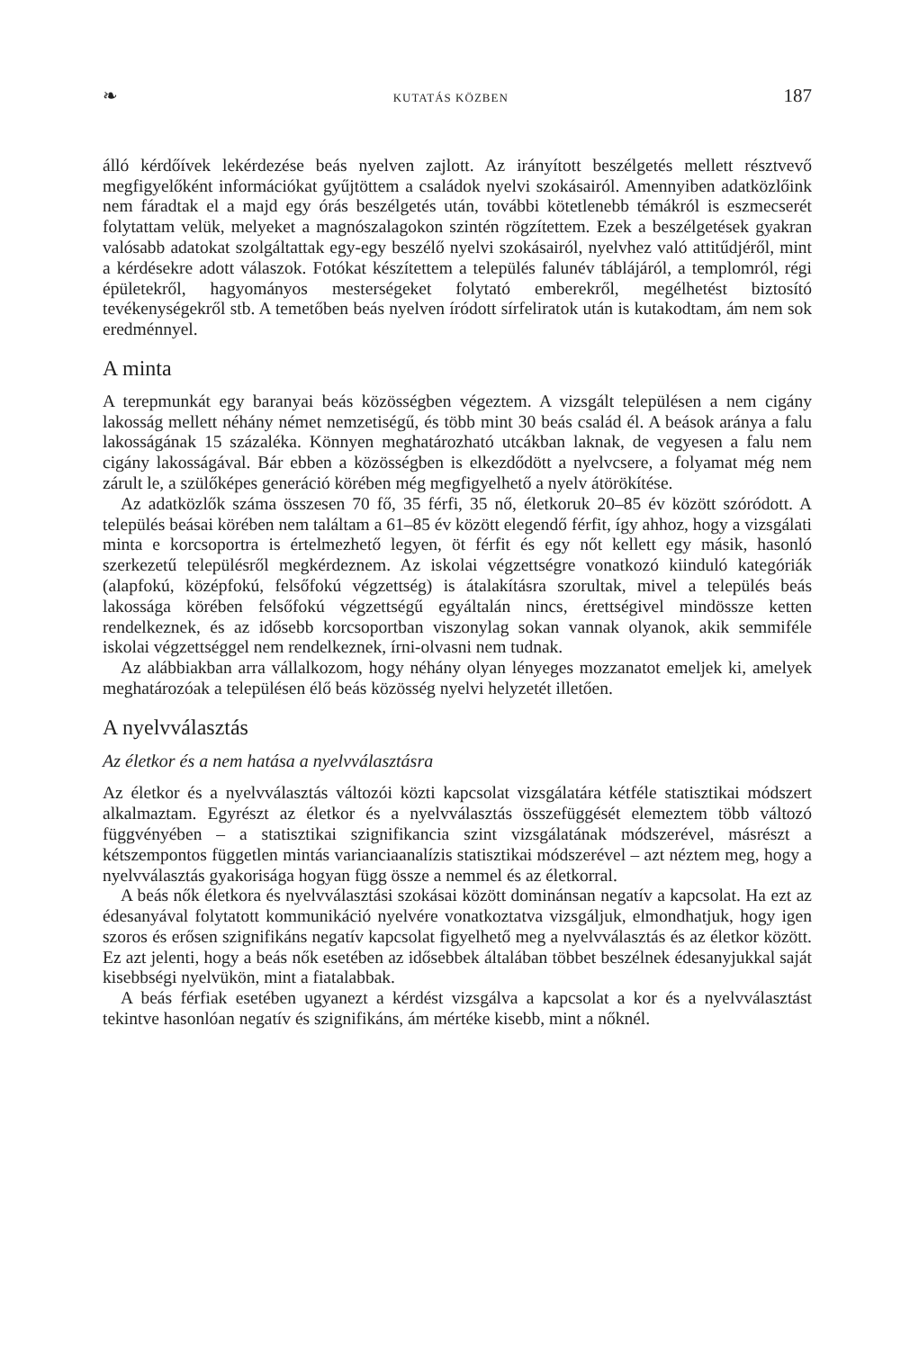❧ KUTATÁS KÖZBEN 187
álló kérdőívek lekérdezése beás nyelven zajlott. Az irányított beszélgetés mellett résztvevő megfigyelőként információkat gyűjtöttem a családok nyelvi szokásairól. Amennyiben adatközlőink nem fáradtak el a majd egy órás beszélgetés után, további kötetlenebb témákról is eszmecserét folytattam velük, melyeket a magnószalagokon szintén rögzítettem. Ezek a beszélgetések gyakran valósabb adatokat szolgáltattak egy-egy beszélő nyelvi szokásairól, nyelvhez való attitűdjéről, mint a kérdésekre adott válaszok. Fotókat készítettem a település falunév táblájáról, a templomról, régi épületekről, hagyományos mesterségeket folytató emberekről, megélhetést biztosító tevékenységekről stb. A temetőben beás nyelven íródott sírfeliratok után is kutakodtam, ám nem sok eredménnyel.
A minta
A terepmunkát egy baranyai beás közösségben végeztem. A vizsgált településen a nem cigány lakosság mellett néhány német nemzetiségű, és több mint 30 beás család él. A beások aránya a falu lakosságának 15 százaléka. Könnyen meghatározható utcákban laknak, de vegyesen a falu nem cigány lakosságával. Bár ebben a közösségben is elkezdődött a nyelvcsere, a folyamat még nem zárult le, a szülőképes generáció körében még megfigyelhető a nyelv átörökítése.
Az adatközlők száma összesen 70 fő, 35 férfi, 35 nő, életkoruk 20–85 év között szóródott. A település beásai körében nem találtam a 61–85 év között elegendő férfit, így ahhoz, hogy a vizsgálati minta e korcsoportra is értelmezhető legyen, öt férfit és egy nőt kellett egy másik, hasonló szerkezetű településről megkérdeznem. Az iskolai végzettségre vonatkozó kiinduló kategóriák (alapfokú, középfokú, felsőfokú végzettség) is átalakításra szorultak, mivel a település beás lakossága körében felsőfokú végzettségű egyáltalán nincs, érettségivel mindössze ketten rendelkeznek, és az idősebb korcsoportban viszonylag sokan vannak olyanok, akik semmiféle iskolai végzettséggel nem rendelkeznek, írni-olvasni nem tudnak.
Az alábbiakban arra vállalkozom, hogy néhány olyan lényeges mozzanatot emeljek ki, amelyek meghatározóak a településen élő beás közösség nyelvi helyzetét illetően.
A nyelvválasztás
Az életkor és a nem hatása a nyelvválasztásra
Az életkor és a nyelvválasztás változói közti kapcsolat vizsgálatára kétféle statisztikai módszert alkalmaztam. Egyrészt az életkor és a nyelvválasztás összefüggését elemeztem több változó függvényében – a statisztikai szignifikancia szint vizsgálatának módszerével, másrészt a kétszempontos független mintás varianciaanalízis statisztikai módszerével – azt néztem meg, hogy a nyelvválasztás gyakorisága hogyan függ össze a nemmel és az életkorral.
A beás nők életkora és nyelvválasztási szokásai között dominánsan negatív a kapcsolat. Ha ezt az édesanyával folytatott kommunikáció nyelvére vonatkoztatva vizsgáljuk, elmondhatjuk, hogy igen szoros és erősen szignifikáns negatív kapcsolat figyelhető meg a nyelvválasztás és az életkor között. Ez azt jelenti, hogy a beás nők esetében az idősebbek általában többet beszélnek édesanyjukkal saját kisebbségi nyelvükön, mint a fiatalabbak.
A beás férfiak esetében ugyanezt a kérdést vizsgálva a kapcsolat a kor és a nyelvválasztást tekintve hasonlóan negatív és szignifikáns, ám mértéke kisebb, mint a nőknél.